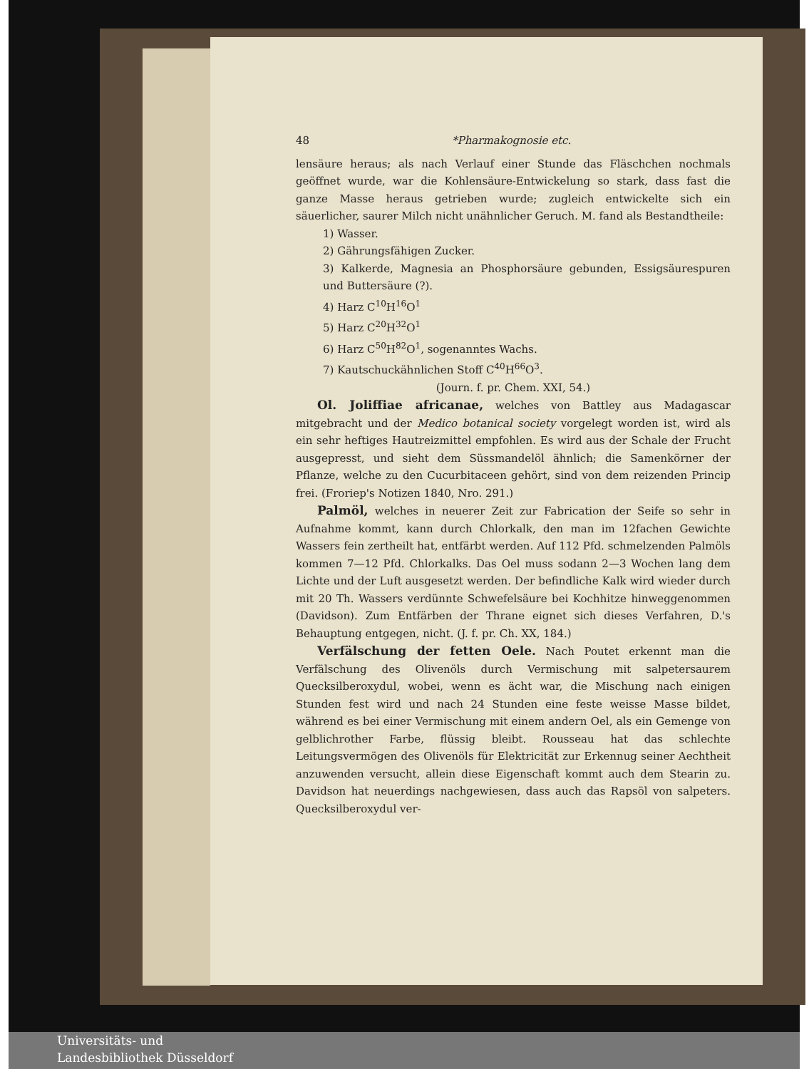48 *Pharmakognosie etc.
lensäure heraus; als nach Verlauf einer Stunde das Fläschchen nochmals geöffnet wurde, war die Kohlensäure-Entwickelung so stark, dass fast die ganze Masse heraus getrieben wurde; zugleich entwickelte sich ein säuerlicher, saurer Milch nicht unähnlicher Geruch. M. fand als Bestandtheile:
1) Wasser.
2) Gährungsfähigen Zucker.
3) Kalkerde, Magnesia an Phosphorsäure gebunden, Essigsäurespuren und Buttersäure (?).
4) Harz C<sup>10</sup>H<sup>16</sup>O<sup>1</sup>
5) Harz C<sup>20</sup>H<sup>32</sup>O<sup>1</sup>
6) Harz C<sup>50</sup>H<sup>82</sup>O<sup>1</sup>, sogenanntes Wachs.
7) Kautschuckähnlichen Stoff C<sup>40</sup>H<sup>66</sup>O<sup>3</sup>.
(Journ. f. pr. Chem. XXI, 54.)
Ol. Joliffiae africanae, welches von Battley aus Madagascar mitgebracht und der Medico botanical society vorgelegt worden ist, wird als ein sehr heftiges Hautreizmittel empfohlen. Es wird aus der Schale der Frucht ausgepresst, und sieht dem Süssmandelöl ähnlich; die Samenkörner der Pflanze, welche zu den Cucurbitaceen gehört, sind von dem reizenden Princip frei. (Froriep's Notizen 1840, Nro. 291.)
Palmöl, welches in neuerer Zeit zur Fabrication der Seife so sehr in Aufnahme kommt, kann durch Chlorkalk, den man im 12fachen Gewichte Wassers fein zertheilt hat, entfärbt werden. Auf 112 Pfd. schmelzenden Palmöls kommen 7—12 Pfd. Chlorkalks. Das Oel muss sodann 2—3 Wochen lang dem Lichte und der Luft ausgesetzt werden. Der befindliche Kalk wird wieder durch mit 20 Th. Wassers verdünnte Schwefelsäure bei Kochhitze hinweggenommen (Davidson). Zum Entfärben der Thrane eignet sich dieses Verfahren, D.'s Behauptung entgegen, nicht. (J. f. pr. Ch. XX, 184.)
Verfälschung der fetten Oele. Nach Poutet erkennt man die Verfälschung des Olivenöls durch Vermischung mit salpetersaurem Quecksilberoxydul, wobei, wenn es ächt war, die Mischung nach einigen Stunden fest wird und nach 24 Stunden eine feste weisse Masse bildet, während es bei einer Vermischung mit einem andern Oel, als ein Gemenge von gelblichrother Farbe, flüssig bleibt. Rousseau hat das schlechte Leitungsvermögen des Olivenöls für Elektricität zur Erkennug seiner Aechtheit anzuwenden versucht, allein diese Eigenschaft kommt auch dem Stearin zu. Davidson hat neuerdings nachgewiesen, dass auch das Rapsöl von salpeters. Quecksilberoxydul ver-
Universitäts- und
Landesbibliothek Düsseldorf